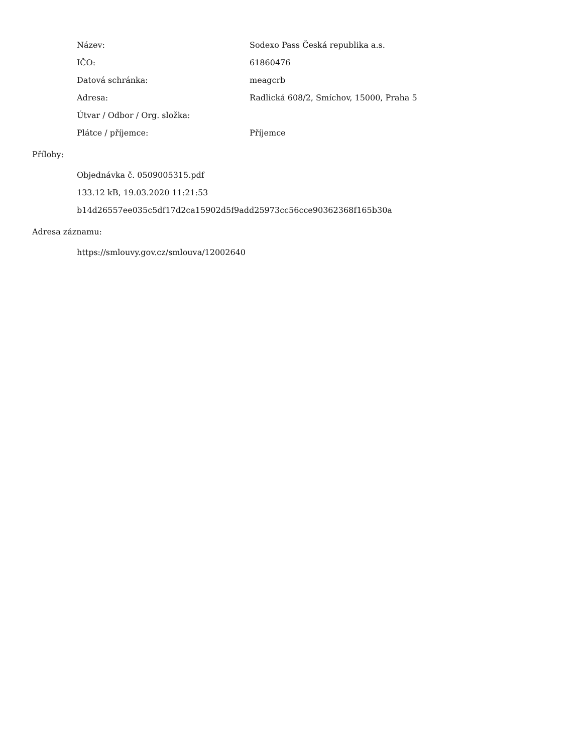| Název: | Sodexo Pass Česká republika a.s. |
| IČO: | 61860476 |
| Datová schránka: | meagcrb |
| Adresa: | Radlická 608/2, Smíchov, 15000, Praha 5 |
| Útvar / Odbor / Org. složka: | |
| Plátce / příjemce: | Příjemce |
Přílohy:
Objednávka č. 0509005315.pdf
133.12 kB, 19.03.2020 11:21:53
b14d26557ee035c5df17d2ca15902d5f9add25973cc56cce90362368f165b30a
Adresa záznamu:
https://smlouvy.gov.cz/smlouva/12002640